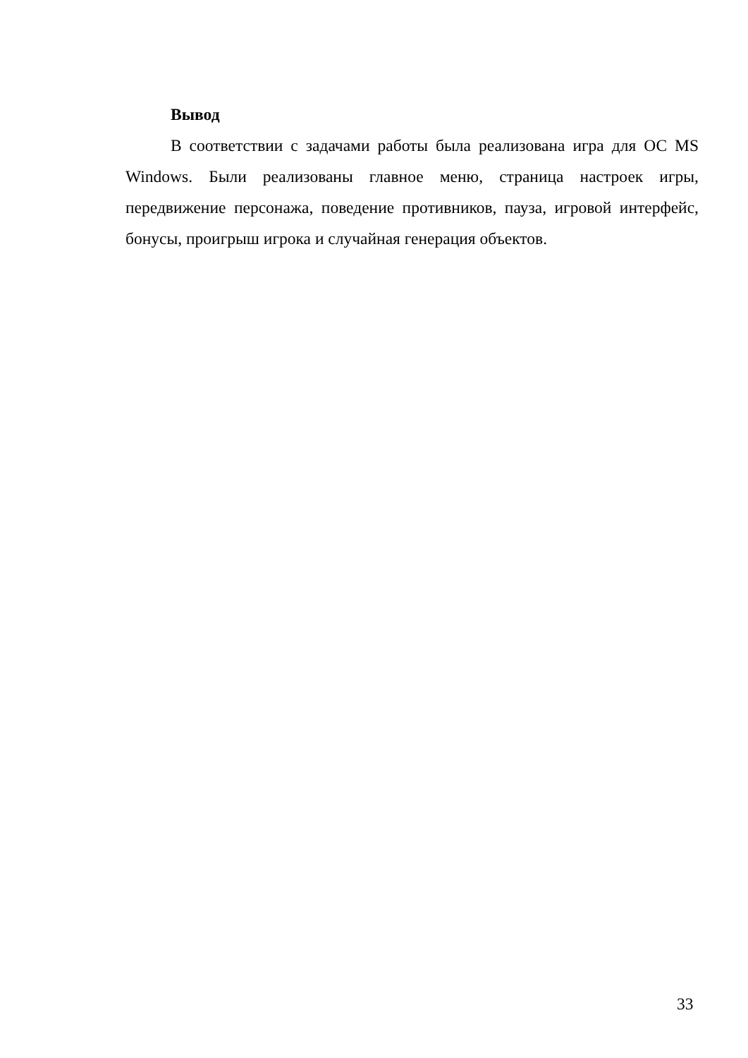Вывод
В соответствии с задачами работы была реализована игра для ОС MS Windows. Были реализованы главное меню, страница настроек игры, передвижение персонажа, поведение противников, пауза, игровой интерфейс, бонусы, проигрыш игрока и случайная генерация объектов.
33